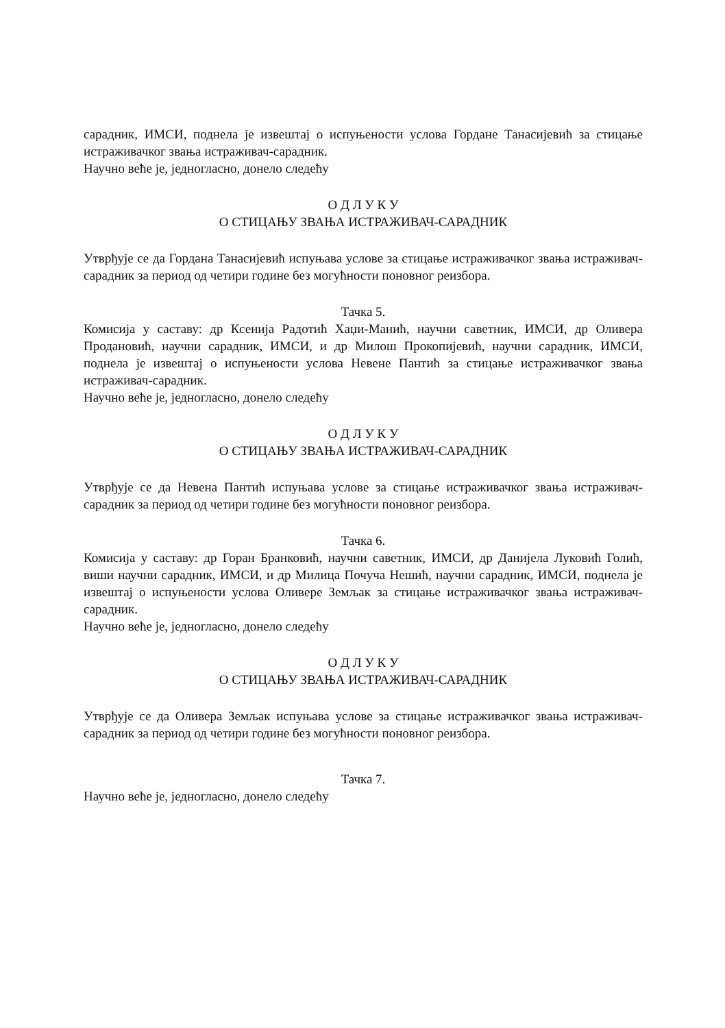сарадник, ИМСИ, поднела је извештај о испуњености услова Гордане Танасијевић за стицање истраживачког звања истраживач-сарадник.
Научно веће је, једногласно, донело следећу
О Д Л У К У
О СТИЦАЊУ ЗВАЊА ИСТРАЖИВАЧ-САРАДНИК
Утврђује се да Гордана Танасијевић испуњава услове за стицање истраживачког звања истраживач-сарадник за период од четири године без могућности поновног реизбора.
Тачка 5.
Комисија у саставу: др Ксенија Радотић Хаџи-Манић, научни саветник, ИМСИ, др Оливера Продановић, научни сарадник, ИМСИ, и др Милош Прокопијевић, научни сарадник, ИМСИ, поднела је извештај о испуњености услова Невене Пантић за стицање истраживачког звања истраживач-сарадник.
Научно веће је, једногласно, донело следећу
О Д Л У К У
О СТИЦАЊУ ЗВАЊА ИСТРАЖИВАЧ-САРАДНИК
Утврђује се да Невена Пантић испуњава услове за стицање истраживачког звања истраживач-сарадник за период од четири године без могућности поновног реизбора.
Тачка 6.
Комисија у саставу: др Горан Бранковић, научни саветник, ИМСИ, др Данијела Луковић Голић, виши научни сарадник, ИМСИ, и др Милица Почуча Нешић, научни сарадник, ИМСИ, поднела је извештај о испуњености услова Оливере Земљак за стицање истраживачког звања истраживач-сарадник.
Научно веће је, једногласно, донело следећу
О Д Л У К У
О СТИЦАЊУ ЗВАЊА ИСТРАЖИВАЧ-САРАДНИК
Утврђује се да Оливера Земљак испуњава услове за стицање истраживачког звања истраживач-сарадник за период од четири године без могућности поновног реизбора.
Тачка 7.
Научно веће је, једногласно, донело следећу